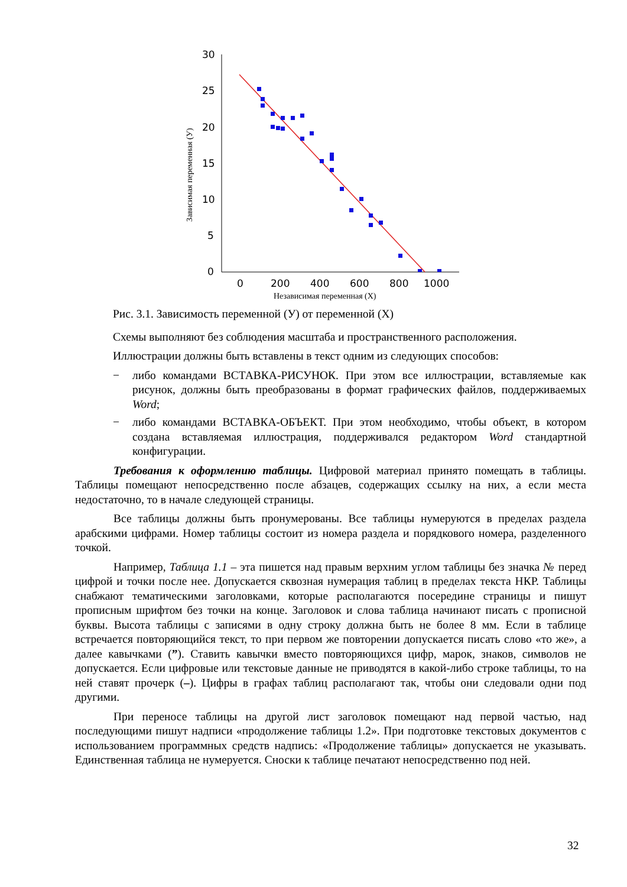30
25
20
15
10
5
0
0
200
400
600
800
1000
Независимая переменная (X)
Зависимая переменная (У)
Рис. 3.1. Зависимость переменной (У) от переменной (Х)
Схемы выполняют без соблюдения масштаба и пространственного расположения.
Иллюстрации должны быть вставлены в текст одним из следующих способов:
− либо командами ВСТАВКА-РИСУНОК. При этом все иллюстрации, вставляемые как рисунок, должны быть преобразованы в формат графических файлов, поддерживаемых Word;
− либо командами ВСТАВКА-ОБЪЕКТ. При этом необходимо, чтобы объект, в котором создана вставляемая иллюстрация, поддерживался редактором Word стандартной конфигурации.
Требования к оформлению таблицы. Цифровой материал принято помещать в таблицы. Таблицы помещают непосредственно после абзацев, содержащих ссылку на них, а если места недостаточно, то в начале следующей страницы.
Все таблицы должны быть пронумерованы. Все таблицы нумеруются в пределах раздела арабскими цифрами. Номер таблицы состоит из номера раздела и порядкового номера, разделенного точкой.
Например, Таблица 1.1 – эта пишется над правым верхним углом таблицы без значка № перед цифрой и точки после нее. Допускается сквозная нумерация таблиц в пределах текста НКР. Таблицы снабжают тематическими заголовками, которые располагаются посередине страницы и пишут прописным шрифтом без точки на конце. Заголовок и слова таблица начинают писать с прописной буквы. Высота таблицы с записями в одну строку должна быть не более 8 мм. Если в таблице встречается повторяющийся текст, то при первом же повторении допускается писать слово «то же», а далее кавычками (”). Ставить кавычки вместо повторяющихся цифр, марок, знаков, символов не допускается. Если цифровые или текстовые данные не приводятся в какой-либо строке таблицы, то на ней ставят прочерк (–). Цифры в графах таблиц располагают так, чтобы они следовали одни под другими.
При переносе таблицы на другой лист заголовок помещают над первой частью, над последующими пишут надписи «продолжение таблицы 1.2». При подготовке текстовых документов с использованием программных средств надпись: «Продолжение таблицы» допускается не указывать. Единственная таблица не нумеруется. Сноски к таблице печатают непосредственно под ней.
32